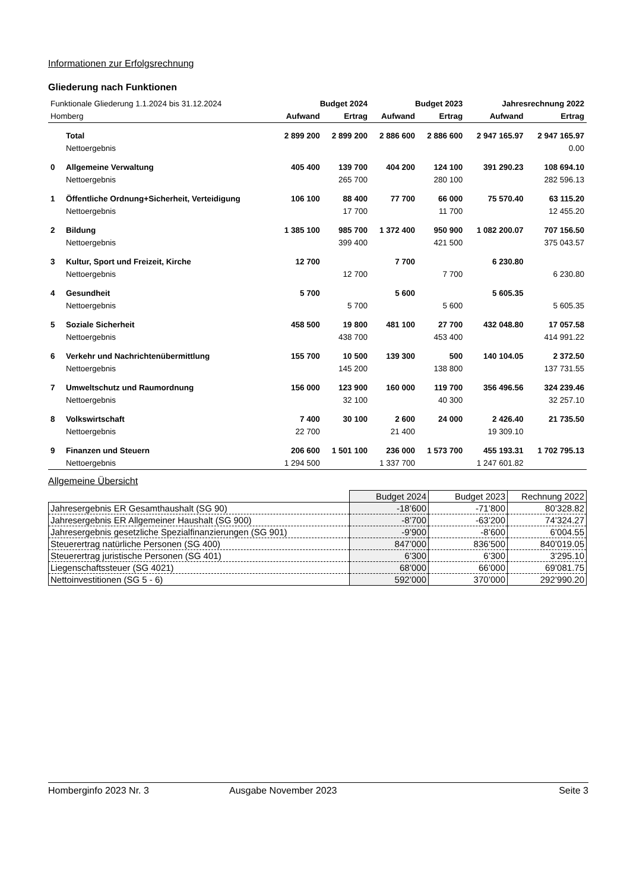Informationen zur Erfolgsrechnung
Gliederung nach Funktionen
| Funktionale Gliederung 1.1.2024 bis 31.12.2024 | | Budget 2024 | | Budget 2023 | | Jahresrechnung 2022 | |
| Homberg | | Aufwand | Ertrag | Aufwand | Ertrag | Aufwand | Ertrag |
| | Total | 2 899 200 | 2 899 200 | 2 886 600 | 2 886 600 | 2 947 165.97 | 2 947 165.97 |
| | Nettoergebnis | | | | | | 0.00 |
| 0 | Allgemeine Verwaltung | 405 400 | 139 700 | 404 200 | 124 100 | 391 290.23 | 108 694.10 |
| | Nettoergebnis | | 265 700 | | 280 100 | | 282 596.13 |
| 1 | Öffentliche Ordnung+Sicherheit, Verteidigung | 106 100 | 88 400 | 77 700 | 66 000 | 75 570.40 | 63 115.20 |
| | Nettoergebnis | | 17 700 | | 11 700 | | 12 455.20 |
| 2 | Bildung | 1 385 100 | 985 700 | 1 372 400 | 950 900 | 1 082 200.07 | 707 156.50 |
| | Nettoergebnis | | 399 400 | | 421 500 | | 375 043.57 |
| 3 | Kultur, Sport und Freizeit, Kirche | 12 700 | | 7 700 | | 6 230.80 | |
| | Nettoergebnis | | 12 700 | | 7 700 | | 6 230.80 |
| 4 | Gesundheit | 5 700 | | 5 600 | | 5 605.35 | |
| | Nettoergebnis | | 5 700 | | 5 600 | | 5 605.35 |
| 5 | Soziale Sicherheit | 458 500 | 19 800 | 481 100 | 27 700 | 432 048.80 | 17 057.58 |
| | Nettoergebnis | | 438 700 | | 453 400 | | 414 991.22 |
| 6 | Verkehr und Nachrichtenübermittlung | 155 700 | 10 500 | 139 300 | 500 | 140 104.05 | 2 372.50 |
| | Nettoergebnis | | 145 200 | | 138 800 | | 137 731.55 |
| 7 | Umweltschutz und Raumordnung | 156 000 | 123 900 | 160 000 | 119 700 | 356 496.56 | 324 239.46 |
| | Nettoergebnis | | 32 100 | | 40 300 | | 32 257.10 |
| 8 | Volkswirtschaft | 7 400 | 30 100 | 2 600 | 24 000 | 2 426.40 | 21 735.50 |
| | Nettoergebnis | 22 700 | | 21 400 | | 19 309.10 | |
| 9 | Finanzen und Steuern | 206 600 | 1 501 100 | 236 000 | 1 573 700 | 455 193.31 | 1 702 795.13 |
| | Nettoergebnis | 1 294 500 | | 1 337 700 | | 1 247 601.82 | |
Allgemeine Übersicht
| | Budget 2024 | Budget 2023 | Rechnung 2022 |
| Jahresergebnis ER Gesamthaushalt (SG 90) | -18’600 | -71’800 | 80’328.82 |
| Jahresergebnis ER Allgemeiner Haushalt (SG 900) | -8’700 | -63’200 | 74’324.27 |
| Jahresergebnis gesetzliche Spezialfinanzierungen (SG 901) | -9’900 | -8’600 | 6’004.55 |
| Steuerertrag natürliche Personen (SG 400) | 847’000 | 836’500 | 840’019.05 |
| Steuerertrag juristische Personen (SG 401) | 6’300 | 6’300 | 3’295.10 |
| Liegenschaftssteuer (SG 4021) | 68’000 | 66’000 | 69’081.75 |
| Nettoinvestitionen (SG 5 - 6) | 592’000 | 370’000 | 292’990.20 |
Homberginfo 2023 Nr. 3 Ausgabe November 2023 Seite 3